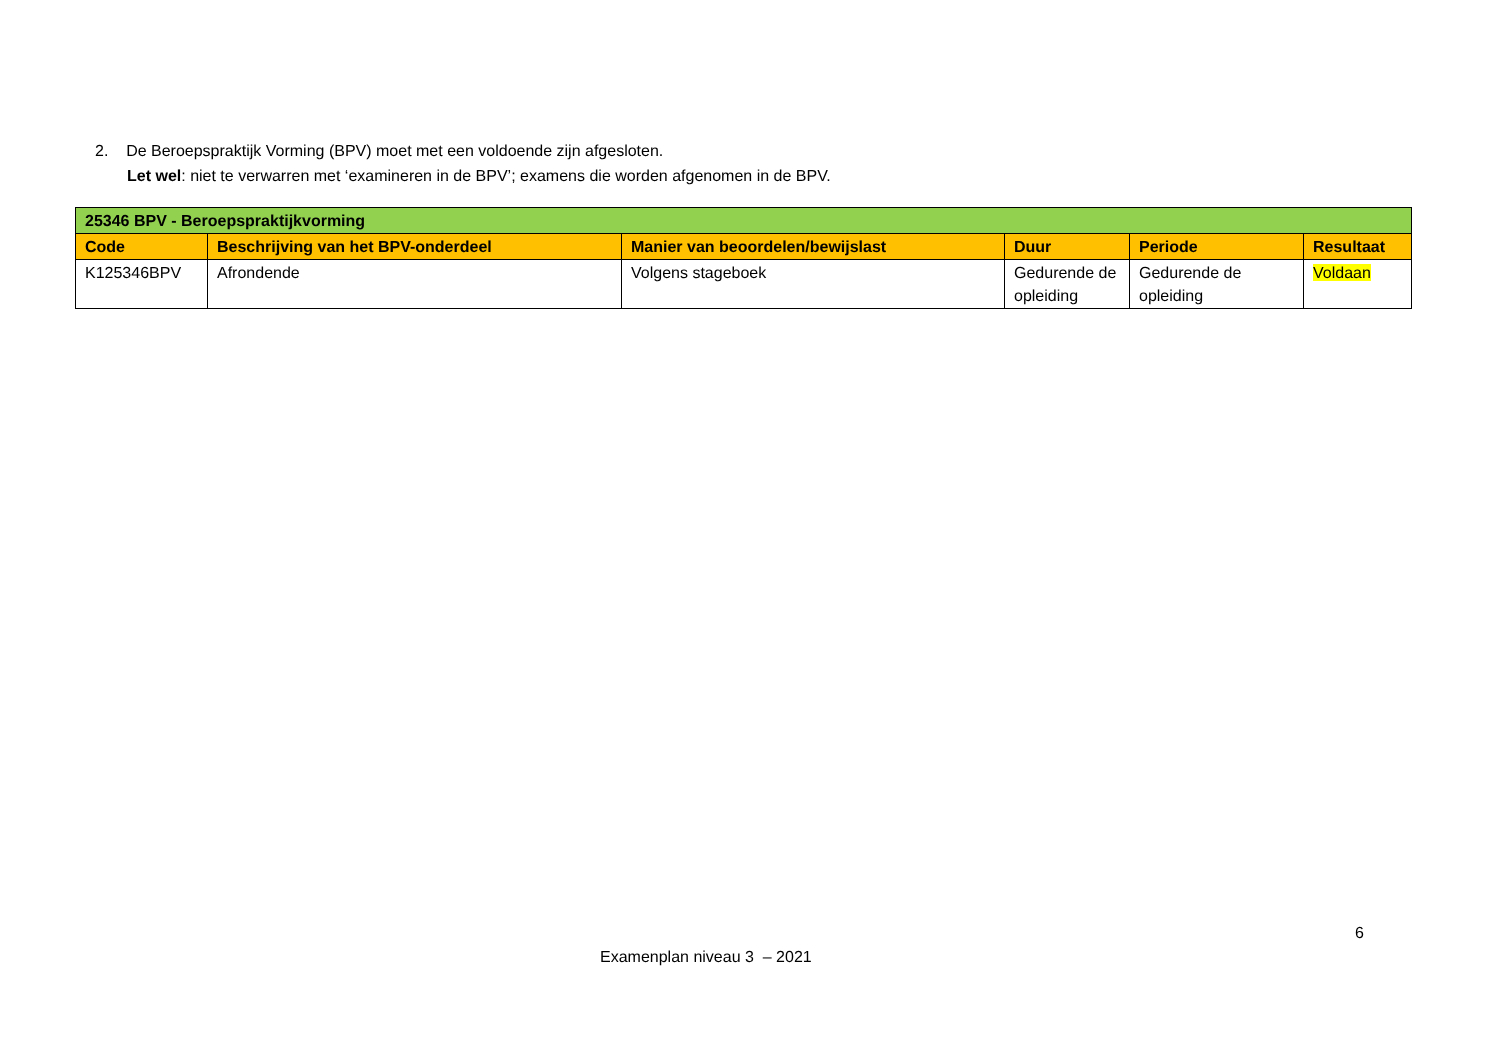2. De Beroepspraktijk Vorming (BPV) moet met een voldoende zijn afgesloten.
Let wel: niet te verwarren met ‘examineren in de BPV’; examens die worden afgenomen in de BPV.
| 25346 BPV - Beroepspraktijkvorming | | | | | |
| Code | Beschrijving van het BPV-onderdeel | Manier van beoordelen/bewijslast | Duur | Periode | Resultaat |
| K125346BPV | Afrondende | Volgens stageboek | Gedurende de opleiding | Gedurende de opleiding | Voldaan |
6
Examenplan niveau 3 – 2021